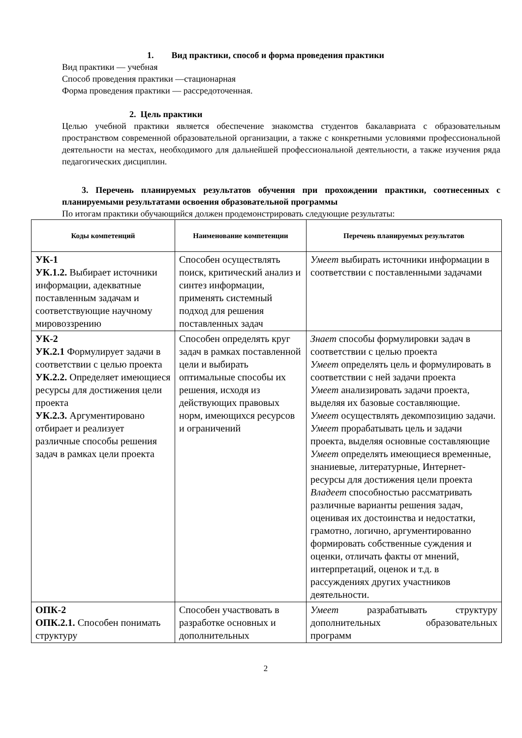1. Вид практики, способ и форма проведения практики
Вид практики — учебная
Способ проведения практики —стационарная
Форма проведения практики — рассредоточенная.
2. Цель практики
Целью учебной практики является обеспечение знакомства студентов бакалавриата с образовательным пространством современной образовательной организации, а также с конкретными условиями профессиональной деятельности на местах, необходимого для дальнейшей профессиональной деятельности, а также изучения ряда педагогических дисциплин.
3. Перечень планируемых результатов обучения при прохождении практики, соотнесенных с планируемыми результатами освоения образовательной программы
По итогам практики обучающийся должен продемонстрировать следующие результаты:
| Коды компетенций | Наименование компетенции | Перечень планируемых результатов |
| --- | --- | --- |
| УК-1 УК.1.2. Выбирает источники информации, адекватные поставленным задачам и соответствующие научному мировоззрению | Способен осуществлять поиск, критический анализ и синтез информации, применять системный подход для решения поставленных задач | Умеет выбирать источники информации в соответствии с поставленными задачами |
| УК-2 УК.2.1 Формулирует задачи в соответствии с целью проекта УК.2.2. Определяет имеющиеся ресурсы для достижения цели проекта УК.2.3. Аргументировано отбирает и реализует различные способы решения задач в рамках цели проекта | Способен определять круг задач в рамках поставленной цели и выбирать оптимальные способы их решения, исходя из действующих правовых норм, имеющихся ресурсов и ограничений | Знает способы формулировки задач в соответствии с целью проекта Умеет определять цель и формулировать в соответствии с ней задачи проекта Умеет анализировать задачи проекта, выделяя их базовые составляющие. Умеет осуществлять декомпозицию задачи. Умеет прорабатывать цель и задачи проекта, выделяя основные составляющие Умеет определять имеющиеся временные, знаниевые, литературные, Интернет-ресурсы для достижения цели проекта Владеет способностью рассматривать различные варианты решения задач, оценивая их достоинства и недостатки, грамотно, логично, аргументированно формировать собственные суждения и оценки, отличать факты от мнений, интерпретаций, оценок и т.д. в рассуждениях других участников деятельности. |
| ОПК-2 ОПК.2.1. Способен понимать структуру | Способен участвовать в разработке основных и дополнительных | Умеет разрабатывать структуру дополнительных образовательных программ |
2